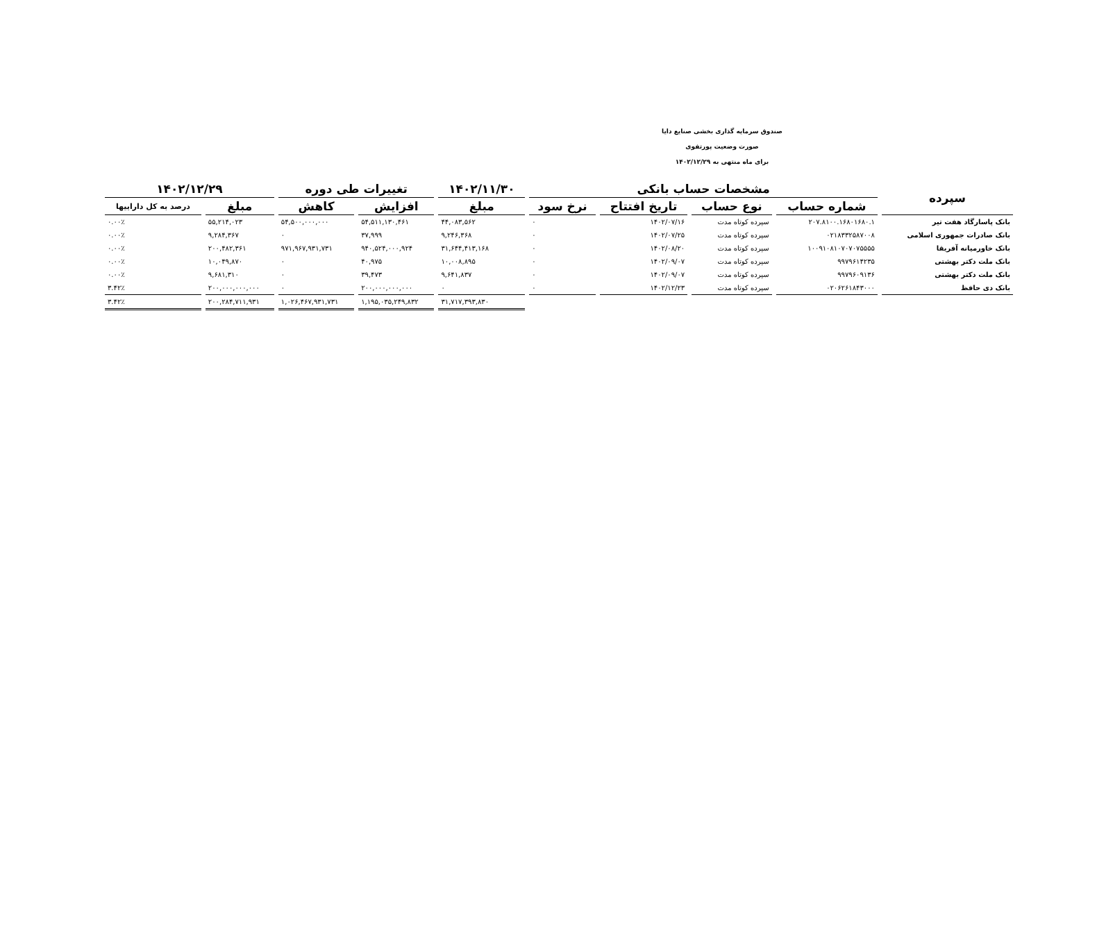صندوق سرمایه گذاری بخشی صنایع دایا
صورت وضعیت پورتفوی
برای ماه منتهی به ۱۴۰۲/۱۲/۲۹
| سپرده | مشخصات حساب بانکی | | | | ۱۴۰۲/۱۱/۳۰ | تغییرات طی دوره | | ۱۴۰۲/۱۲/۲۹ | |
| --- | --- | --- | --- | --- | --- | --- | --- | --- | --- |
| | شماره حساب | نوع حساب | تاریخ افتتاح | نرخ سود | مبلغ | افزایش | کاهش | مبلغ | درصد به کل داراییها |
| بانک پاسارگاد هفت تیر | ۲۰۷.۸۱۰۰.۱۶۸۰۱۶۸۰.۱ | سپرده کوتاه مدت | ۱۴۰۲/۰۷/۱۶ | ۰ | ۴۴,۰۸۳,۵۶۲ | ۵۴,۵۱۱,۱۳۰,۴۶۱ | ۵۴,۵۰۰,۰۰۰,۰۰۰ | ۵۵,۲۱۴,۰۲۳ | ۰.۰۰٪ |
| بانک صادرات جمهوری اسلامی | ۰۲۱۸۳۳۲۵۸۷۰۰۸ | سپرده کوتاه مدت | ۱۴۰۲/۰۷/۲۵ | ۰ | ۹,۲۴۶,۳۶۸ | ۳۷,۹۹۹ | ۰ | ۹,۲۸۴,۳۶۷ | ۰.۰۰٪ |
| بانک خاورمیانه آفریقا | ۱۰۰۹۱۰۸۱۰۷۰۷۰۷۵۵۵۵ | سپرده کوتاه مدت | ۱۴۰۲/۰۸/۲۰ | ۰ | ۳۱,۶۴۴,۴۱۳,۱۶۸ | ۹۴۰,۵۲۴,۰۰۰,۹۲۴ | ۹۷۱,۹۶۷,۹۳۱,۷۳۱ | ۲۰۰,۴۸۲,۳۶۱ | ۰.۰۰٪ |
| بانک ملت دکتر بهشتی | ۹۹۷۹۶۱۴۲۳۵ | سپرده کوتاه مدت | ۱۴۰۲/۰۹/۰۷ | ۰ | ۱۰,۰۰۸,۸۹۵ | ۴۰,۹۷۵ | ۰ | ۱۰,۰۴۹,۸۷۰ | ۰.۰۰٪ |
| بانک ملت دکتر بهشتی | ۹۹۷۹۶۰۹۱۳۶ | سپرده کوتاه مدت | ۱۴۰۲/۰۹/۰۷ | ۰ | ۹,۶۴۱,۸۳۷ | ۳۹,۴۷۳ | ۰ | ۹,۶۸۱,۳۱۰ | ۰.۰۰٪ |
| بانک دی حافظ | ۰۲۰۶۲۶۱۸۴۳۰۰۰ | سپرده کوتاه مدت | ۱۴۰۲/۱۲/۲۳ | ۰ | ۰ | ۲۰۰,۰۰۰,۰۰۰,۰۰۰ | ۰ | ۲۰۰,۰۰۰,۰۰۰,۰۰۰ | ۳.۴۲٪ |
| | | | | | ۳۱,۷۱۷,۳۹۳,۸۳۰ | ۱,۱۹۵,۰۳۵,۲۴۹,۸۳۲ | ۱,۰۲۶,۴۶۷,۹۳۱,۷۳۱ | ۲۰۰,۲۸۴,۷۱۱,۹۳۱ | ۳.۴۲٪ |